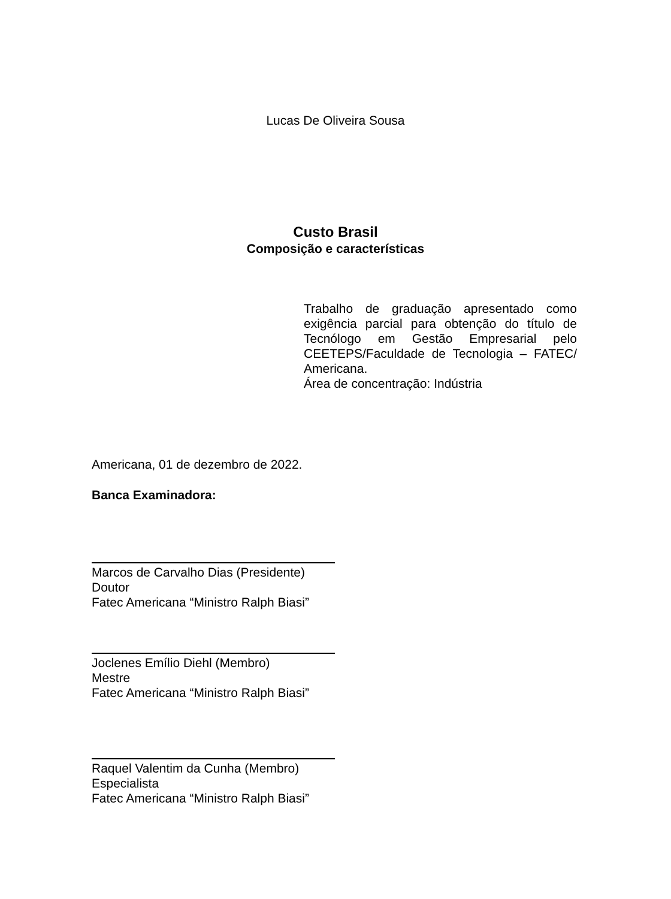Lucas De Oliveira Sousa
Custo Brasil
Composição e características
Trabalho de graduação apresentado como exigência parcial para obtenção do título de Tecnólogo em Gestão Empresarial pelo CEETEPS/Faculdade de Tecnologia – FATEC/ Americana.
Área de concentração: Indústria
Americana, 01 de dezembro de 2022.
Banca Examinadora:
Marcos de Carvalho Dias (Presidente)
Doutor
Fatec Americana “Ministro Ralph Biasi”
Joclenes Emílio Diehl (Membro)
Mestre
Fatec Americana “Ministro Ralph Biasi”
Raquel Valentim da Cunha (Membro)
Especialista
Fatec Americana “Ministro Ralph Biasi”